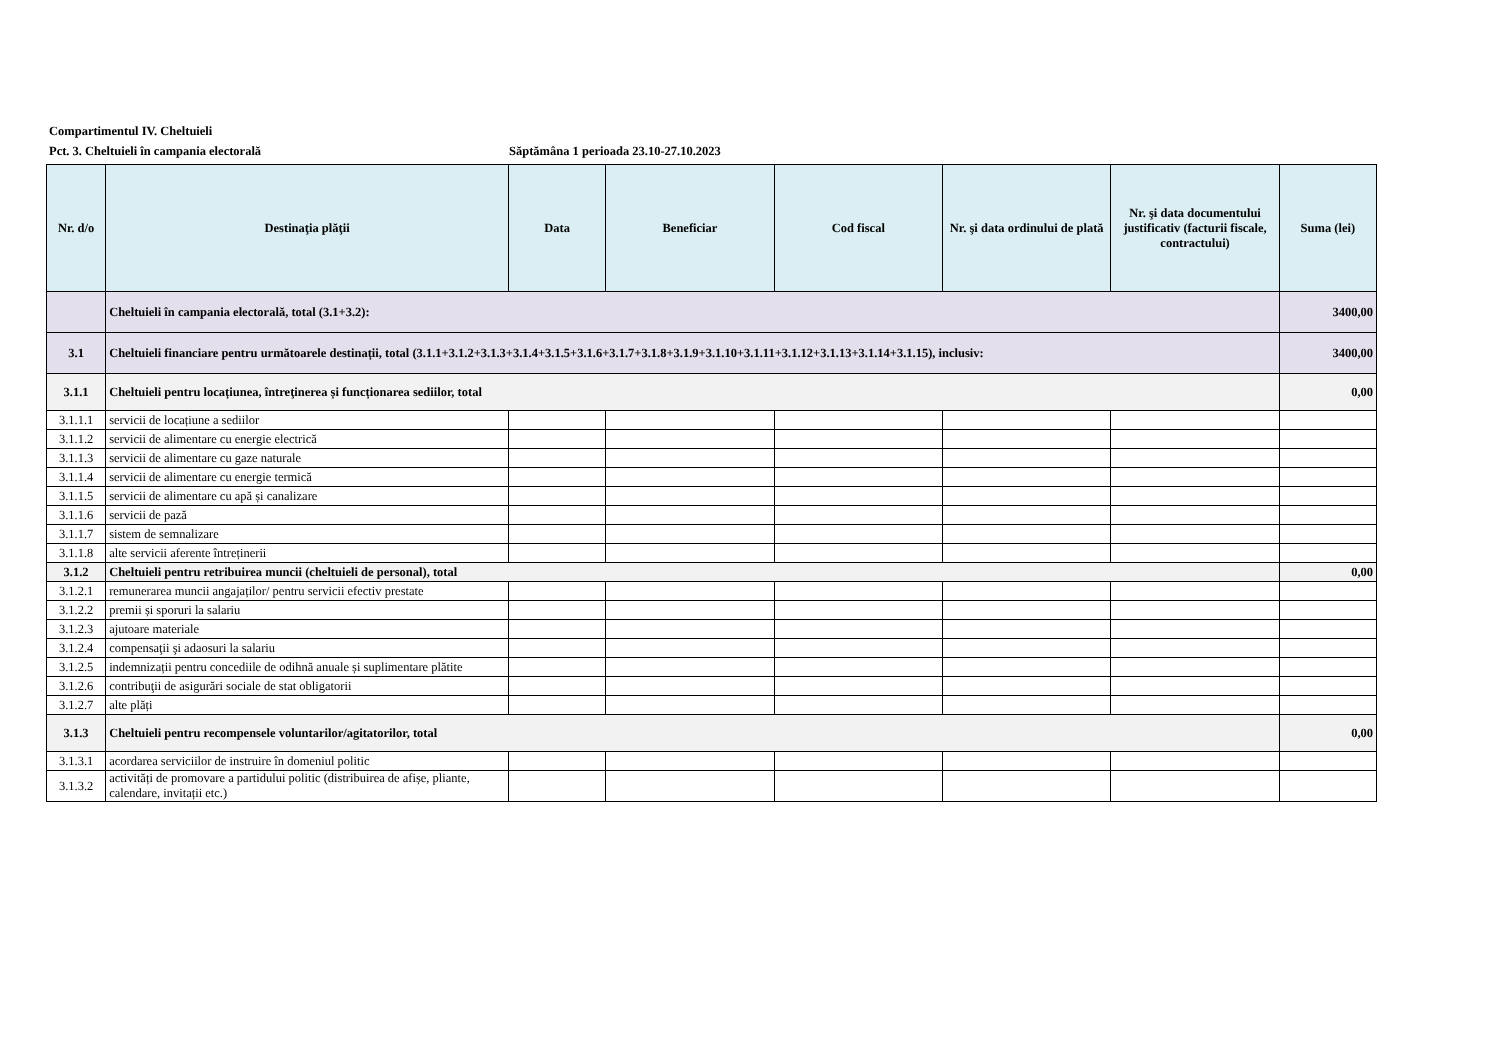Compartimentul IV. Cheltuieli
Pct. 3. Cheltuieli în campania electorală Săptămâna 1 perioada 23.10-27.10.2023
| Nr. d/o | Destinaţia plăţii | Data | Beneficiar | Cod fiscal | Nr. şi data ordinului de plată | Nr. şi data documentului justificativ (facturii fiscale, contractului) | Suma (lei) |
| --- | --- | --- | --- | --- | --- | --- | --- |
| | Cheltuieli în campania electorală, total (3.1+3.2): | | | | | | 3400,00 |
| 3.1 | Cheltuieli financiare pentru următoarele destinații, total (3.1.1+3.1.2+3.1.3+3.1.4+3.1.5+3.1.6+3.1.7+3.1.8+3.1.9+3.1.10+3.1.11+3.1.12+3.1.13+3.1.14+3.1.15), inclusiv: | | | | | | 3400,00 |
| 3.1.1 | Cheltuieli pentru locațiunea, întreţinerea și funcționarea sediilor, total | | | | | | 0,00 |
| 3.1.1.1 | servicii de locațiune a sediilor | | | | | | |
| 3.1.1.2 | servicii de alimentare cu energie electrică | | | | | | |
| 3.1.1.3 | servicii de alimentare cu gaze naturale | | | | | | |
| 3.1.1.4 | servicii de alimentare cu energie termică | | | | | | |
| 3.1.1.5 | servicii de alimentare cu apă și canalizare | | | | | | |
| 3.1.1.6 | servicii de pază | | | | | | |
| 3.1.1.7 | sistem de semnalizare | | | | | | |
| 3.1.1.8 | alte servicii aferente întreținerii | | | | | | |
| 3.1.2 | Cheltuieli pentru retribuirea muncii (cheltuieli de personal), total | | | | | | 0,00 |
| 3.1.2.1 | remunerarea muncii angajaților/ pentru servicii efectiv prestate | | | | | | |
| 3.1.2.2 | premii și sporuri la salariu | | | | | | |
| 3.1.2.3 | ajutoare materiale | | | | | | |
| 3.1.2.4 | compensaţii şi adaosuri la salariu | | | | | | |
| 3.1.2.5 | indemnizații pentru concediile de odihnă anuale și suplimentare plătite | | | | | | |
| 3.1.2.6 | contribuţii de asigurări sociale de stat obligatorii | | | | | | |
| 3.1.2.7 | alte plăți | | | | | | |
| 3.1.3 | Cheltuieli pentru recompensele voluntarilor/agitatorilor, total | | | | | | 0,00 |
| 3.1.3.1 | acordarea serviciilor de instruire în domeniul politic | | | | | | |
| 3.1.3.2 | activități de promovare a partidului politic (distribuirea de afișe, pliante, calendare, invitații etc.) | | | | | | |